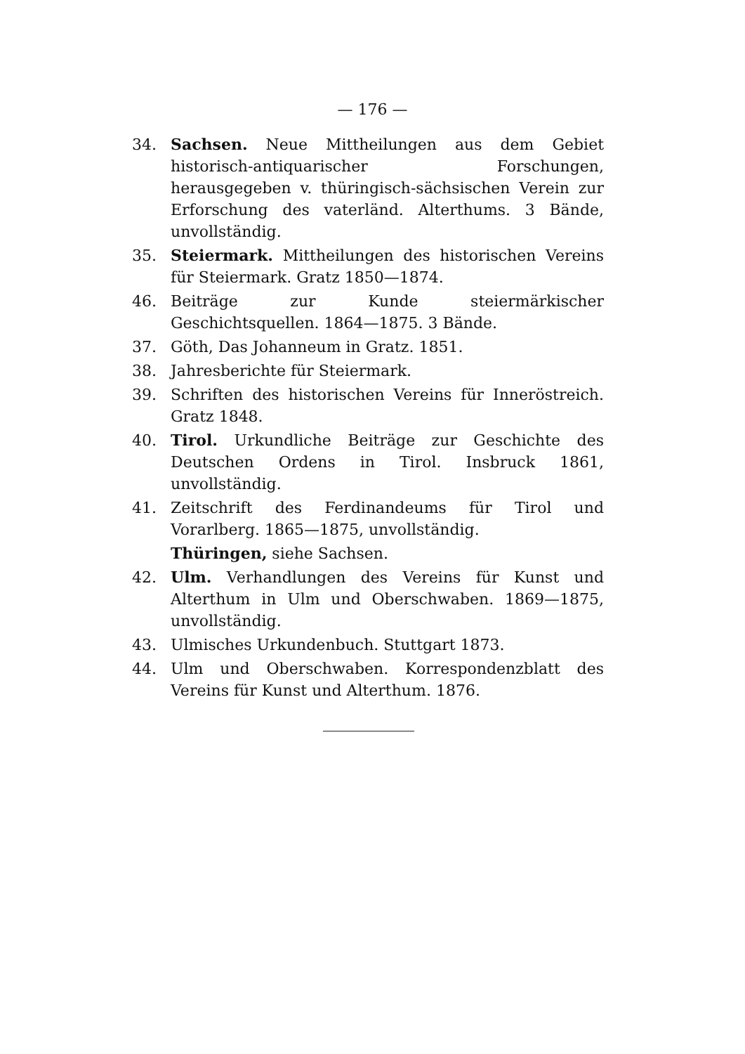— 176 —
34. Sachsen. Neue Mittheilungen aus dem Gebiet historisch-antiquarischer Forschungen, herausgegeben v. thüringisch-sächsischen Verein zur Erforschung des vaterländ. Alterthums. 3 Bände, unvollständig.
35. Steiermark. Mittheilungen des historischen Vereins für Steiermark. Gratz 1850—1874.
46. Beiträge zur Kunde steiermärkischer Geschichtsquellen. 1864—1875. 3 Bände.
37. Göth, Das Johanneum in Gratz. 1851.
38. Jahresberichte für Steiermark.
39. Schriften des historischen Vereins für Inneröstreich. Gratz 1848.
40. Tirol. Urkundliche Beiträge zur Geschichte des Deutschen Ordens in Tirol. Insbruck 1861, unvollständig.
41. Zeitschrift des Ferdinandeums für Tirol und Vorarlberg. 1865—1875, unvollständig.
Thüringen, siehe Sachsen.
42. Ulm. Verhandlungen des Vereins für Kunst und Alterthum in Ulm und Oberschwaben. 1869—1875, unvollständig.
43. Ulmisches Urkundenbuch. Stuttgart 1873.
44. Ulm und Oberschwaben. Korrespondenzblatt des Vereins für Kunst und Alterthum. 1876.